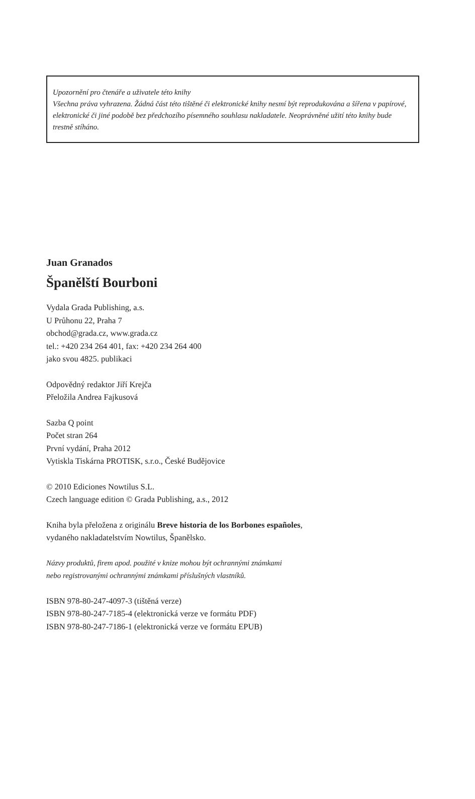Upozornění pro čtenáře a uživatele této knihy
Všechna práva vyhrazena. Žádná část této tištěné či elektronické knihy nesmí být reprodukována a šířena v papírové, elektronické či jiné podobě bez předchozího písemného souhlasu nakladatele. Neoprávněné užití této knihy bude trestně stíháno.
Juan Granados
Španělští Bourboni
Vydala Grada Publishing, a.s.
U Průhonu 22, Praha 7
obchod@grada.cz, www.grada.cz
tel.: +420 234 264 401, fax: +420 234 264 400
jako svou 4825. publikaci
Odpovědný redaktor Jiří Krejča
Přeložila Andrea Fajkusová
Sazba Q point
Počet stran 264
První vydání, Praha 2012
Vytiskla Tiskárna PROTISK, s.r.o., České Budějovice
© 2010 Ediciones Nowtilus S.L.
Czech language edition © Grada Publishing, a.s., 2012
Kniha byla přeložena z originálu Breve historia de los Borbones españoles,
vydaného nakladatelstvím Nowtilus, Španělsko.
Názvy produktů, firem apod. použité v knize mohou být ochrannými známkami
nebo registrovanými ochrannými známkami příslušných vlastníků.
ISBN 978-80-247-4097-3 (tištěná verze)
ISBN 978-80-247-7185-4 (elektronická verze ve formátu PDF)
ISBN 978-80-247-7186-1 (elektronická verze ve formátu EPUB)